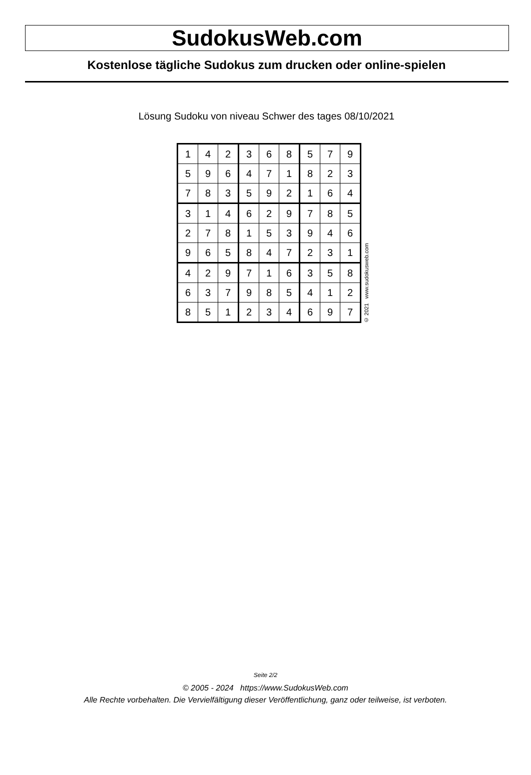SudokusWeb.com
Kostenlose tägliche Sudokus zum drucken oder online-spielen
Lösung Sudoku von niveau Schwer des tages 08/10/2021
| 1 | 4 | 2 | 3 | 6 | 8 | 5 | 7 | 9 |
| 5 | 9 | 6 | 4 | 7 | 1 | 8 | 2 | 3 |
| 7 | 8 | 3 | 5 | 9 | 2 | 1 | 6 | 4 |
| 3 | 1 | 4 | 6 | 2 | 9 | 7 | 8 | 5 |
| 2 | 7 | 8 | 1 | 5 | 3 | 9 | 4 | 6 |
| 9 | 6 | 5 | 8 | 4 | 7 | 2 | 3 | 1 |
| 4 | 2 | 9 | 7 | 1 | 6 | 3 | 5 | 8 |
| 6 | 3 | 7 | 9 | 8 | 5 | 4 | 1 | 2 |
| 8 | 5 | 1 | 2 | 3 | 4 | 6 | 9 | 7 |
© 2021 www.sudokusweb.com
Seite 2/2
© 2005 - 2024 https://www.SudokusWeb.com
Alle Rechte vorbehalten. Die Vervielfältigung dieser Veröffentlichung, ganz oder teilweise, ist verboten.